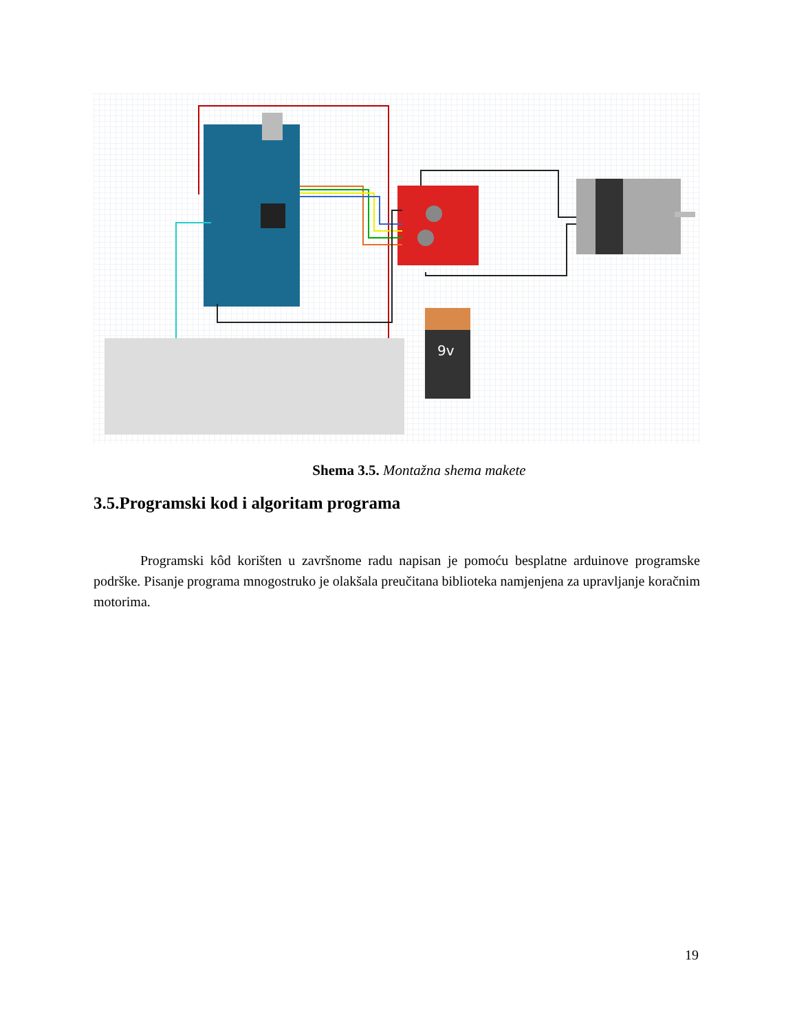9v
Shema 3.5. Montažna shema makete
3.5.Programski kod i algoritam programa
Programski kôd korišten u završnome radu napisan je pomoću besplatne arduinove programske podrške. Pisanje programa mnogostruko je olakšala preučitana biblioteka namjenjena za upravljanje koračnim motorima.
19